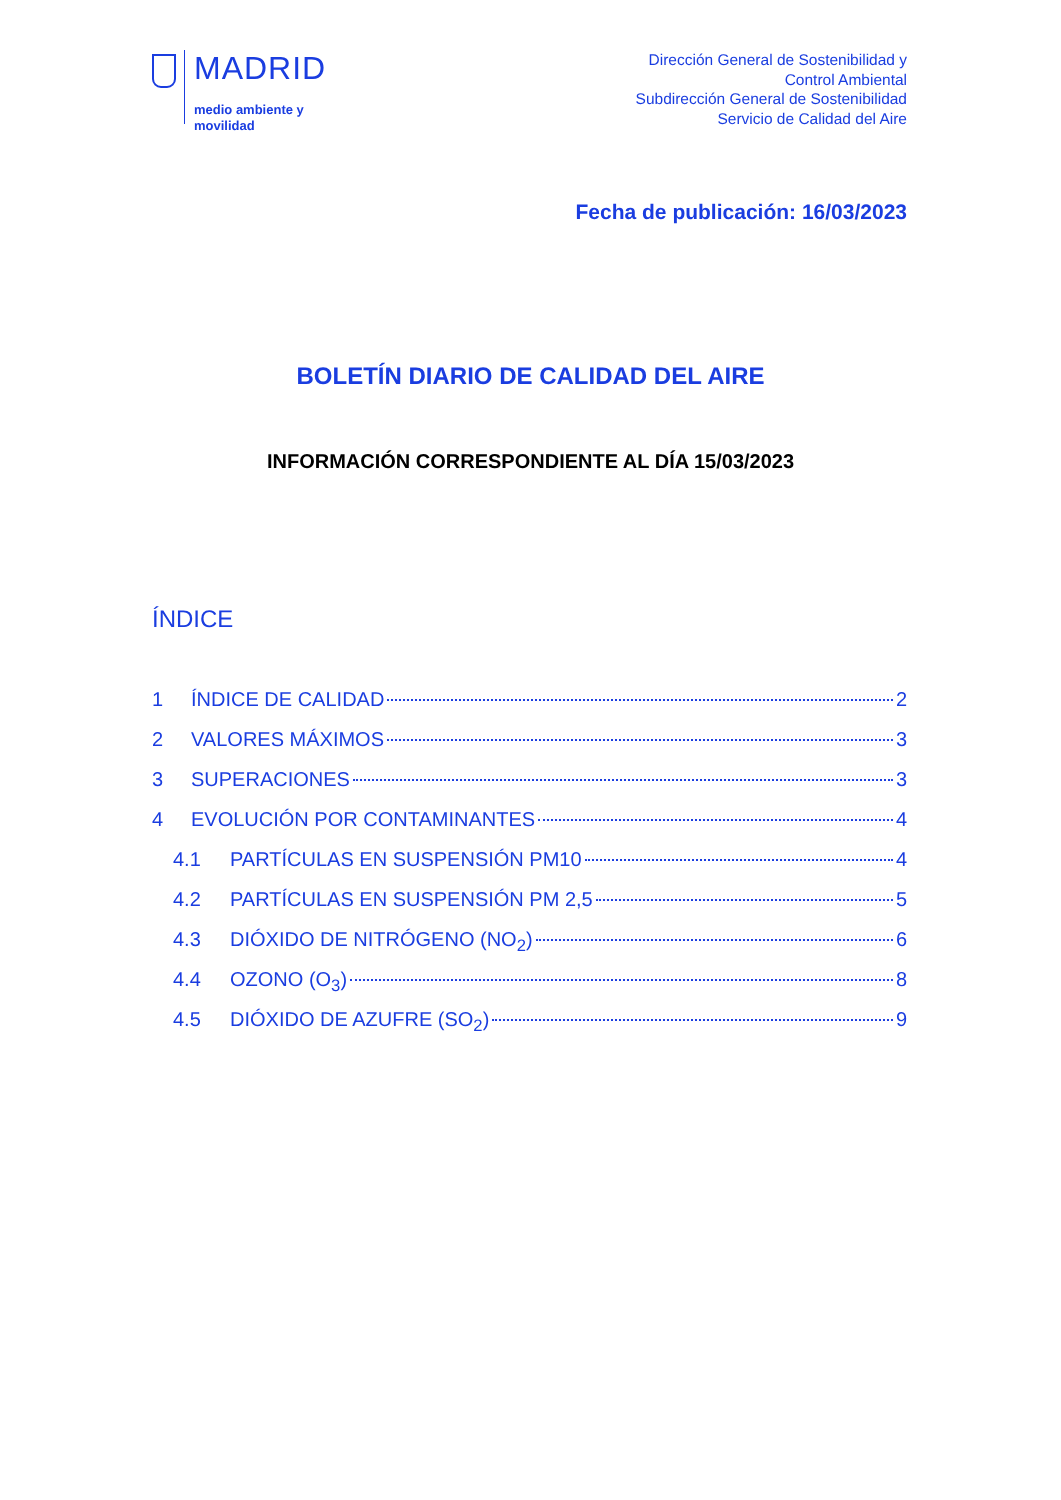MADRID
medio ambiente y
movilidad
Dirección General de Sostenibilidad y
Control Ambiental
Subdirección General de Sostenibilidad
Servicio de Calidad del Aire
Fecha de publicación: 16/03/2023
BOLETÍN DIARIO DE CALIDAD DEL AIRE
INFORMACIÓN CORRESPONDIENTE AL DÍA 15/03/2023
ÍNDICE
1 ÍNDICE DE CALIDAD 2
2 VALORES MÁXIMOS 3
3 SUPERACIONES 3
4 EVOLUCIÓN POR CONTAMINANTES 4
4.1 PARTÍCULAS EN SUSPENSIÓN PM10 4
4.2 PARTÍCULAS EN SUSPENSIÓN PM 2,5 5
4.3 DIÓXIDO DE NITRÓGENO (NO<sub>2</sub>) 6
4.4 OZONO (O<sub>3</sub>) 8
4.5 DIÓXIDO DE AZUFRE (SO<sub>2</sub>) 9